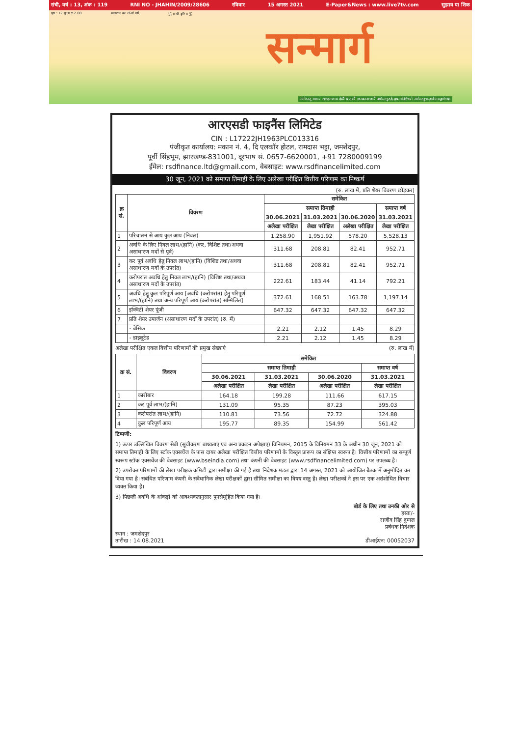रांची, वर्ष : 13, अंक : 119 RNI NO - JHAHIN/2009/28606 रविवार 15 अगस्त 2021 E-Paper&News : www.live7tv.com सुझाव या शिक
पृष्ठ : 12 मूल्य ₹ 2.00 प्रकाशन का 76वां वर्ष 卐 ॥ श्री हरि ॥ 卐
सन्मार्ग
नमोऽस्तु रामाय सलक्ष्मणाय देव्यै च तस्यै जनकात्मजायै नमोऽस्तुरुद्रेन्द्रयमानिलेभ्यो नमोऽस्तुचन्द्रार्कमरुद्गणेभ्यः
आरएसडी फाइनैंस लिमिटेड
CIN : L17222JH1963PLC013316
पंजीकृत कार्यालय: मकान नं. 4, दि एलकॉर होटल, रामदास भट्टा, जमशेदपुर,
पूर्वी सिंहभूम, झारखण्ड-831001, दूरभाष सं. 0657-6620001, +91 7280009199
ईमेल: rsdfinance.ltd@gmail.com, वेबसाइट: www.rsdfinancelimited.com
30 जून, 2021 को समाप्त तिमाही के लिए अलेखा परीक्षित वित्तीय परिणाम का निष्कर्ष
(रु. लाख में, प्रति शेयर विवरण छोड़कर)
| क्र सं. | विवरण | समेकित | | | |
| --- | --- | --- | --- | --- | --- |
| | | समाप्त तिमाही | | | समाप्त वर्ष |
| | | 30.06.2021 | 31.03.2021 | 30.06.2020 | 31.03.2021 |
| | | अलेखा परीक्षित | लेखा परीक्षित | अलेखा परीक्षित | लेखा परीक्षित |
| 1 | परिचालन से आय कुल आय (निवल) | 1,258.90 | 1,951.92 | 578.20 | 5,528.13 |
| 2 | अवधि के लिए निवल लाभ/(हानि) (कर, विशिष्ट तथा/अथवा असाधारण मदों से पूर्व) | 311.68 | 208.81 | 82.41 | 952.71 |
| 3 | कर पूर्व अवधि हेतु निवल लाभ/(हानि) (विशिष्ट तथा/अथवा असाधारण मदों के उपरांत) | 311.68 | 208.81 | 82.41 | 952.71 |
| 4 | करोपरांत अवधि हेतु निवल लाभ/(हानि) (विशिष्ट तथा/अथवा असाधारण मदों के उपरांत) | 222.61 | 183.44 | 41.14 | 792.21 |
| 5 | अवधि हेतु कुल परिपूर्ण आय [अवधि (करोपरांत) हेतु परिपूर्ण लाभ/(हानि) तथा अन्य परिपूर्ण आय (करोपरांत) सम्मिलित] | 372.61 | 168.51 | 163.78 | 1,197.14 |
| 6 | इक्विटी शेयर पूंजी | 647.32 | 647.32 | 647.32 | 647.32 |
| 7 | प्रति शेयर उपार्जन (असाधारण मदों के उपरांत) (रु. में) | | | | |
| | - बेसिक | 2.21 | 2.12 | 1.45 | 8.29 |
| | - डाइलूटेड | 2.21 | 2.12 | 1.45 | 8.29 |
अलेखा परीक्षित एकल वित्तीय परिणामों की प्रमुख संख्याएं (रु. लाख में)
| क्र सं. | विवरण | समेकित | | | |
| --- | --- | --- | --- | --- | --- |
| | | समाप्त तिमाही | | | समाप्त वर्ष |
| | | 30.06.2021 | 31.03.2021 | 30.06.2020 | 31.03.2021 |
| | | अलेखा परीक्षित | लेखा परीक्षित | अलेखा परीक्षित | लेखा परीक्षित |
| 1 | कारोबार | 164.18 | 199.28 | 111.66 | 617.15 |
| 2 | कर पूर्व लाभ/(हानि) | 131.09 | 95.35 | 87.23 | 395.03 |
| 3 | करोपरांत लाभ/(हानि) | 110.81 | 73.56 | 72.72 | 324.88 |
| 4 | कुल परिपूर्ण आय | 195.77 | 89.35 | 154.99 | 561.42 |
टिप्पणी:
1) ऊपर उल्लिखित विवरण सेबी (सूचीकरण बाध्यताएं एवं अन्य प्रकटन अपेक्षाएं) विनियमन, 2015 के विनियमन 33 के अधीन 30 जून, 2021 को समाप्त तिमाही के लिए स्टॉक एक्सचेंज के पास दायर अलेखा परीक्षित वित्तीय परिणामों के विस्तृत प्रारूप का संक्षिप्त स्वरूप है। वित्तीय परिणामों का सम्पूर्ण स्वरूप स्टॉक एक्सचेंज की वेबसाइट (www.bseindia.com) तथा कंपनी की वेबसाइट (www.rsdfinancelimited.com) पर उपलब्ध है।
2) उपरोक्त परिणामों की लेखा परीक्षक कमिटी द्वारा समीक्षा की गई है तथा निदेशक मंडल द्वारा 14 अगस्त, 2021 को आयोजित बैठक में अनुमोदित कर दिया गया है। संबंधित परिणाम कंपनी के संवैधानिक लेखा परीक्षकों द्वारा सीमित समीक्षा का विषय वस्तु है। लेखा परीक्षकों ने इस पर एक असंशोधित विचार व्यक्त किया है।
3) पिछली अवधि के आंकड़ों को आवश्यकतानुसार पुनर्समूहित किया गया है।
बोर्ड के लिए तथा उनकी ओर से
हस्ता/-
राजीव सिंह दुग्गल
प्रबंधक निदेशक
स्थान : जमशेदपुर
तारीख : 14.08.2021 डीआईएन: 00052037